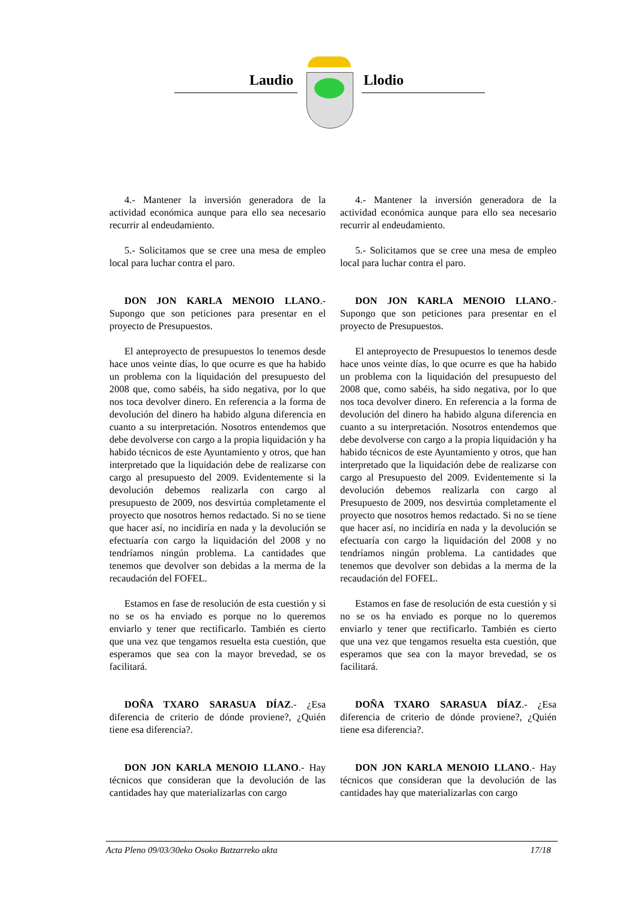Laudio Llodio
4.- Mantener la inversión generadora de la actividad económica aunque para ello sea necesario recurrir al endeudamiento.
5.- Solicitamos que se cree una mesa de empleo local para luchar contra el paro.
DON JON KARLA MENOIO LLANO.- Supongo que son peticiones para presentar en el proyecto de Presupuestos.
El anteproyecto de presupuestos lo tenemos desde hace unos veinte días, lo que ocurre es que ha habido un problema con la liquidación del presupuesto del 2008 que, como sabéis, ha sido negativa, por lo que nos toca devolver dinero. En referencia a la forma de devolución del dinero ha habido alguna diferencia en cuanto a su interpretación. Nosotros entendemos que debe devolverse con cargo a la propia liquidación y ha habido técnicos de este Ayuntamiento y otros, que han interpretado que la liquidación debe de realizarse con cargo al presupuesto del 2009. Evidentemente si la devolución debemos realizarla con cargo al presupuesto de 2009, nos desvirtúa completamente el proyecto que nosotros hemos redactado. Si no se tiene que hacer así, no incidiría en nada y la devolución se efectuaría con cargo la liquidación del 2008 y no tendríamos ningún problema. La cantidades que tenemos que devolver son debidas a la merma de la recaudación del FOFEL.
Estamos en fase de resolución de esta cuestión y si no se os ha enviado es porque no lo queremos enviarlo y tener que rectificarlo. También es cierto que una vez que tengamos resuelta esta cuestión, que esperamos que sea con la mayor brevedad, se os facilitará.
DOÑA TXARO SARASUA DÍAZ.- ¿Esa diferencia de criterio de dónde proviene?, ¿Quién tiene esa diferencia?.
DON JON KARLA MENOIO LLANO.- Hay técnicos que consideran que la devolución de las cantidades hay que materializarlas con cargo
4.- Mantener la inversión generadora de la actividad económica aunque para ello sea necesario recurrir al endeudamiento.
5.- Solicitamos que se cree una mesa de empleo local para luchar contra el paro.
DON JON KARLA MENOIO LLANO.- Supongo que son peticiones para presentar en el proyecto de Presupuestos.
El anteproyecto de Presupuestos lo tenemos desde hace unos veinte días, lo que ocurre es que ha habido un problema con la liquidación del presupuesto del 2008 que, como sabéis, ha sido negativa, por lo que nos toca devolver dinero. En referencia a la forma de devolución del dinero ha habido alguna diferencia en cuanto a su interpretación. Nosotros entendemos que debe devolverse con cargo a la propia liquidación y ha habido técnicos de este Ayuntamiento y otros, que han interpretado que la liquidación debe de realizarse con cargo al Presupuesto del 2009. Evidentemente si la devolución debemos realizarla con cargo al Presupuesto de 2009, nos desvirtúa completamente el proyecto que nosotros hemos redactado. Si no se tiene que hacer así, no incidiría en nada y la devolución se efectuaría con cargo la liquidación del 2008 y no tendríamos ningún problema. La cantidades que tenemos que devolver son debidas a la merma de la recaudación del FOFEL.
Estamos en fase de resolución de esta cuestión y si no se os ha enviado es porque no lo queremos enviarlo y tener que rectificarlo. También es cierto que una vez que tengamos resuelta esta cuestión, que esperamos que sea con la mayor brevedad, se os facilitará.
DOÑA TXARO SARASUA DÍAZ.- ¿Esa diferencia de criterio de dónde proviene?, ¿Quién tiene esa diferencia?.
DON JON KARLA MENOIO LLANO.- Hay técnicos que consideran que la devolución de las cantidades hay que materializarlas con cargo
Acta Pleno 09/03/30eko Osoko Batzarreko akta 17/18